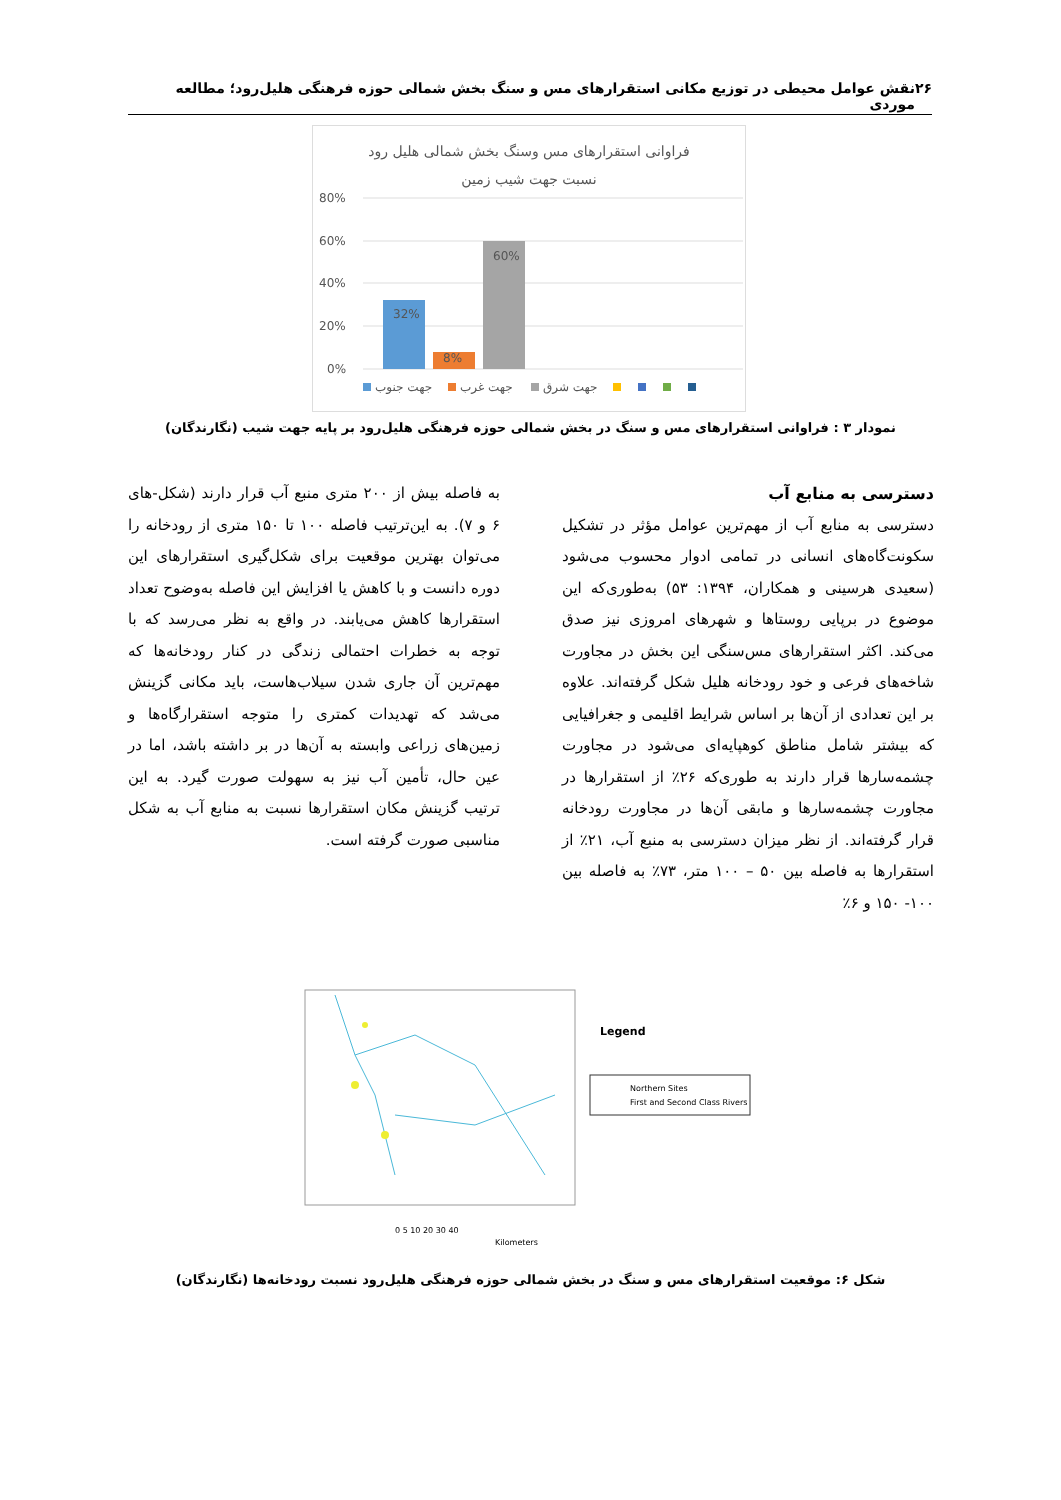۲۶ نقش عوامل محیطی در توزیع مکانی استقرارهای مس و سنگ بخش شمالی حوزه فرهنگی هلیل‌رود؛ مطالعه موردی
فراوانی استقرارهای مس وسنگ بخش شمالی هلیل رود
نسبت جهت شیب زمین
80%
60%
40%
20%
0%
32%
8%
60%
جهت جنوب
جهت غرب
جهت شرق
نمودار ۳ : فراوانی استقرارهای مس و سنگ در بخش شمالی حوزه فرهنگی هلیل‌رود بر پایه جهت شیب (نگارندگان)
دسترسی به منابع آب
دسترسی به منابع آب از مهم‌ترین عوامل مؤثر در تشکیل سکونت‌گاه‌های انسانی در تمامی ادوار محسوب می‌شود (سعیدی هرسینی و همکاران، ۱۳۹۴: ۵۳) به‌طوری‌که این موضوع در برپایی روستاها و شهرهای امروزی نیز صدق می‌کند. اکثر استقرارهای مس‌سنگی این بخش در مجاورت شاخه‌های فرعی و خود رودخانه هلیل شکل گرفته‌اند. علاوه بر این تعدادی از آن‌ها بر اساس شرایط اقلیمی و جغرافیایی که بیشتر شامل مناطق کوهپایه‌ای می‌شود در مجاورت چشمه‌سارها قرار دارند به طوری‌که ۲۶٪ از استقرارها در مجاورت چشمه‌سارها و مابقی آن‌ها در مجاورت رودخانه قرار گرفته‌اند. از نظر میزان دسترسی به منبع آب، ۲۱٪ از استقرارها به فاصله بین ۵۰ – ۱۰۰ متر، ۷۳٪ به فاصله بین ۱۰۰- ۱۵۰ و ۶٪
به فاصله بیش از ۲۰۰ متری منبع آب قرار دارند (شکل-های ۶ و ۷). به این‌ترتیب فاصله ۱۰۰ تا ۱۵۰ متری از رودخانه را می‌توان بهترین موقعیت برای شکل‌گیری استقرارهای این دوره دانست و با کاهش یا افزایش این فاصله به‌وضوح تعداد استقرارها کاهش می‌یابند. در واقع به نظر می‌رسد که با توجه به خطرات احتمالی زندگی در کنار رودخانه‌ها که مهم‌ترین آن جاری شدن سیلاب‌هاست، باید مکانی گزینش می‌شد که تهدیدات کمتری را متوجه استقرارگاه‌ها و زمین‌های زراعی وابسته به آن‌ها در بر داشته باشد، اما در عین حال، تأمین آب نیز به سهولت صورت گیرد. به این ترتیب گزینش مکان استقرارها نسبت به منابع آب به شکل مناسبی صورت گرفته است.
Legend
Northern Sites
First and Second Class Rivers
0 5 10 20 30 40
Kilometers
شکل ۶: موقعیت استقرارهای مس و سنگ در بخش شمالی حوزه فرهنگی هلیل‌رود نسبت رودخانه‌ها (نگارندگان)